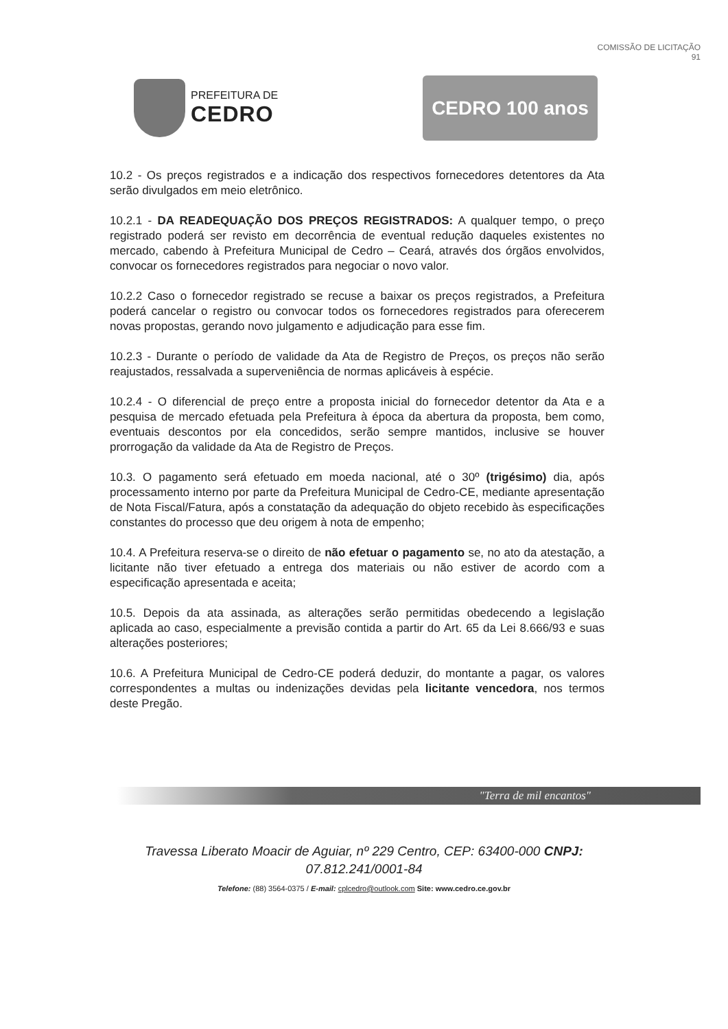COMISSÃO DE LICITAÇÃO
91
PREFEITURA DE
CEDRO
CEDRO 100 anos
10.2 - Os preços registrados e a indicação dos respectivos fornecedores detentores da Ata serão divulgados em meio eletrônico.
10.2.1 - DA READEQUAÇÃO DOS PREÇOS REGISTRADOS: A qualquer tempo, o preço registrado poderá ser revisto em decorrência de eventual redução daqueles existentes no mercado, cabendo à Prefeitura Municipal de Cedro – Ceará, através dos órgãos envolvidos, convocar os fornecedores registrados para negociar o novo valor.
10.2.2 Caso o fornecedor registrado se recuse a baixar os preços registrados, a Prefeitura poderá cancelar o registro ou convocar todos os fornecedores registrados para oferecerem novas propostas, gerando novo julgamento e adjudicação para esse fim.
10.2.3 - Durante o período de validade da Ata de Registro de Preços, os preços não serão reajustados, ressalvada a superveniência de normas aplicáveis à espécie.
10.2.4 - O diferencial de preço entre a proposta inicial do fornecedor detentor da Ata e a pesquisa de mercado efetuada pela Prefeitura à época da abertura da proposta, bem como, eventuais descontos por ela concedidos, serão sempre mantidos, inclusive se houver prorrogação da validade da Ata de Registro de Preços.
10.3. O pagamento será efetuado em moeda nacional, até o 30º (trigésimo) dia, após processamento interno por parte da Prefeitura Municipal de Cedro-CE, mediante apresentação de Nota Fiscal/Fatura, após a constatação da adequação do objeto recebido às especificações constantes do processo que deu origem à nota de empenho;
10.4. A Prefeitura reserva-se o direito de não efetuar o pagamento se, no ato da atestação, a licitante não tiver efetuado a entrega dos materiais ou não estiver de acordo com a especificação apresentada e aceita;
10.5. Depois da ata assinada, as alterações serão permitidas obedecendo a legislação aplicada ao caso, especialmente a previsão contida a partir do Art. 65 da Lei 8.666/93 e suas alterações posteriores;
10.6. A Prefeitura Municipal de Cedro-CE poderá deduzir, do montante a pagar, os valores correspondentes a multas ou indenizações devidas pela licitante vencedora, nos termos deste Pregão.
"Terra de mil encantos"
Travessa Liberato Moacir de Aguiar, nº 229 Centro, CEP: 63400-000 CNPJ:
07.812.241/0001-84
Telefone: (88) 3564-0375 / E-mail: cplcedro@outlook.com Site: www.cedro.ce.gov.br